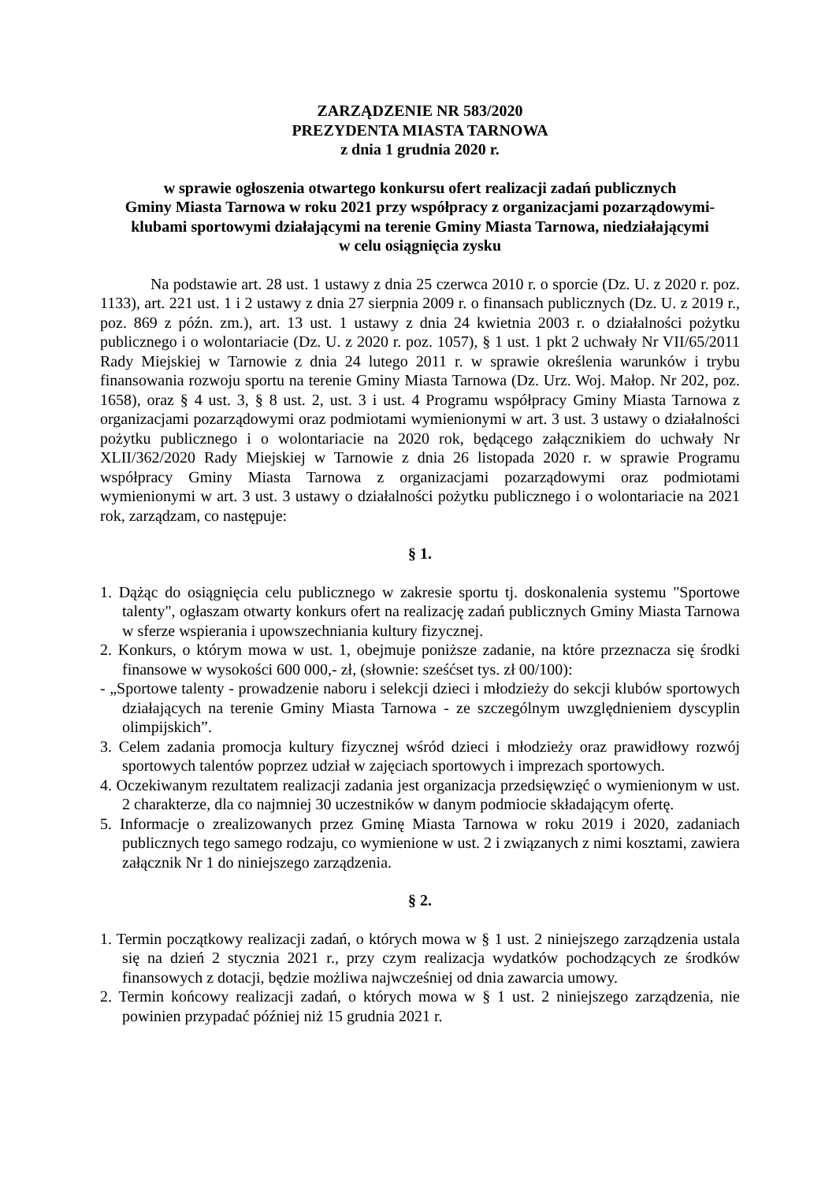ZARZĄDZENIE NR 583/2020
PREZYDENTA MIASTA TARNOWA
z dnia 1 grudnia 2020 r.
w sprawie ogłoszenia otwartego konkursu ofert realizacji zadań publicznych
Gminy Miasta Tarnowa w roku 2021 przy współpracy z organizacjami pozarządowymi-
klubami sportowymi działającymi na terenie Gminy Miasta Tarnowa, niedziałającymi
w celu osiągnięcia zysku
Na podstawie art. 28 ust. 1 ustawy z dnia 25 czerwca 2010 r. o sporcie (Dz. U. z 2020 r. poz. 1133), art. 221 ust. 1 i 2 ustawy z dnia 27 sierpnia 2009 r. o finansach publicznych (Dz. U. z 2019 r., poz. 869 z późn. zm.), art. 13 ust. 1 ustawy z dnia 24 kwietnia 2003 r. o działalności pożytku publicznego i o wolontariacie (Dz. U. z 2020 r. poz. 1057), § 1 ust. 1 pkt 2 uchwały Nr VII/65/2011 Rady Miejskiej w Tarnowie z dnia 24 lutego 2011 r. w sprawie określenia warunków i trybu finansowania rozwoju sportu na terenie Gminy Miasta Tarnowa (Dz. Urz. Woj. Małop. Nr 202, poz. 1658), oraz § 4 ust. 3, § 8 ust. 2, ust. 3 i ust. 4 Programu współpracy Gminy Miasta Tarnowa z organizacjami pozarządowymi oraz podmiotami wymienionymi w art. 3 ust. 3 ustawy o działalności pożytku publicznego i o wolontariacie na 2020 rok, będącego załącznikiem do uchwały Nr XLII/362/2020 Rady Miejskiej w Tarnowie z dnia 26 listopada 2020 r. w sprawie Programu współpracy Gminy Miasta Tarnowa z organizacjami pozarządowymi oraz podmiotami wymienionymi w art. 3 ust. 3 ustawy o działalności pożytku publicznego i o wolontariacie na 2021 rok, zarządzam, co następuje:
§ 1.
1. Dążąc do osiągnięcia celu publicznego w zakresie sportu tj. doskonalenia systemu "Sportowe talenty", ogłaszam otwarty konkurs ofert na realizację zadań publicznych Gminy Miasta Tarnowa w sferze wspierania i upowszechniania kultury fizycznej.
2. Konkurs, o którym mowa w ust. 1, obejmuje poniższe zadanie, na które przeznacza się środki finansowe w wysokości 600 000,- zł, (słownie: sześćset tys. zł 00/100):
- „Sportowe talenty - prowadzenie naboru i selekcji dzieci i młodzieży do sekcji klubów sportowych działających na terenie Gminy Miasta Tarnowa - ze szczególnym uwzględnieniem dyscyplin olimpijskich”.
3. Celem zadania promocja kultury fizycznej wśród dzieci i młodzieży oraz prawidłowy rozwój sportowych talentów poprzez udział w zajęciach sportowych i imprezach sportowych.
4. Oczekiwanym rezultatem realizacji zadania jest organizacja przedsięwzięć o wymienionym w ust. 2 charakterze, dla co najmniej 30 uczestników w danym podmiocie składającym ofertę.
5. Informacje o zrealizowanych przez Gminę Miasta Tarnowa w roku 2019 i 2020, zadaniach publicznych tego samego rodzaju, co wymienione w ust. 2 i związanych z nimi kosztami, zawiera załącznik Nr 1 do niniejszego zarządzenia.
§ 2.
1. Termin początkowy realizacji zadań, o których mowa w § 1 ust. 2 niniejszego zarządzenia ustala się na dzień 2 stycznia 2021 r., przy czym realizacja wydatków pochodzących ze środków finansowych z dotacji, będzie możliwa najwcześniej od dnia zawarcia umowy.
2. Termin końcowy realizacji zadań, o których mowa w § 1 ust. 2 niniejszego zarządzenia, nie powinien przypadać później niż 15 grudnia 2021 r.